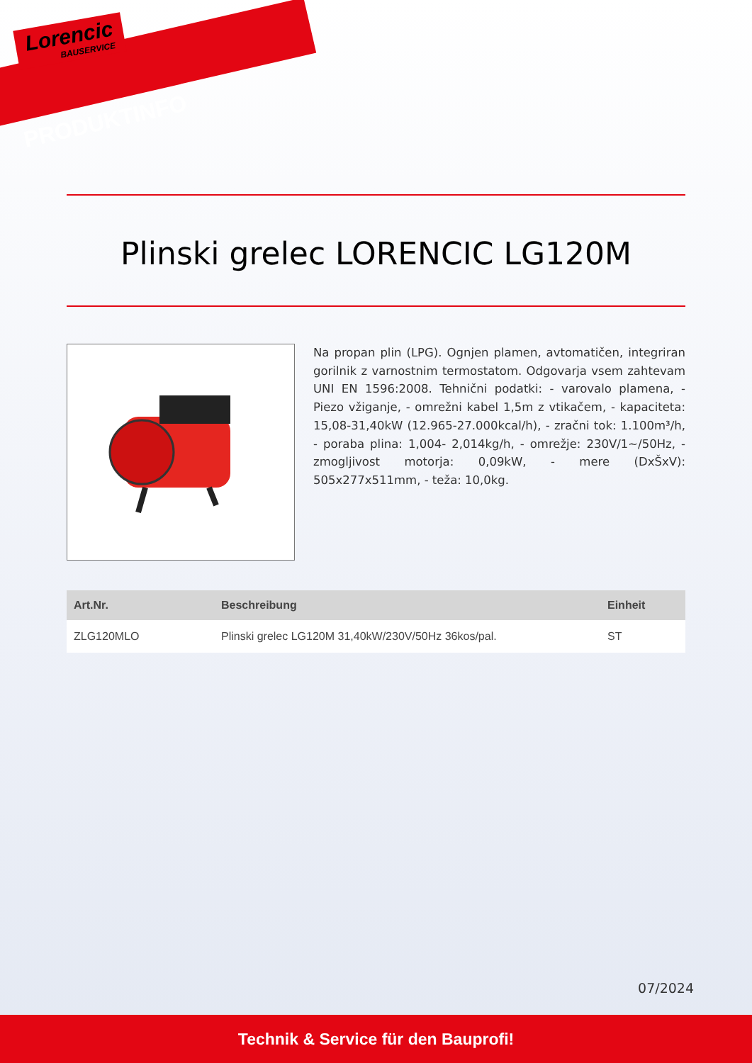Lorencic
BAUSERVICE
PRODUKTINFO
Plinski grelec LORENCIC LG120M
Na propan plin (LPG). Ognjen plamen, avtomatičen, integriran gorilnik z varnostnim termostatom. Odgovarja vsem zahtevam UNI EN 1596:2008. Tehnični podatki: - varovalo plamena, - Piezo vžiganje, - omrežni kabel 1,5m z vtikačem, - kapaciteta: 15,08-31,40kW (12.965-27.000kcal/h), - zračni tok: 1.100m³/h, - poraba plina: 1,004- 2,014kg/h, - omrežje: 230V/1~/50Hz, - zmogljivost motorja: 0,09kW, - mere (DxŠxV): 505x277x511mm, - teža: 10,0kg.
| Art.Nr. | Beschreibung | Einheit |
| --- | --- | --- |
| ZLG120MLO | Plinski grelec LG120M 31,40kW/230V/50Hz 36kos/pal. | ST |
07/2024
Technik & Service für den Bauprofi!